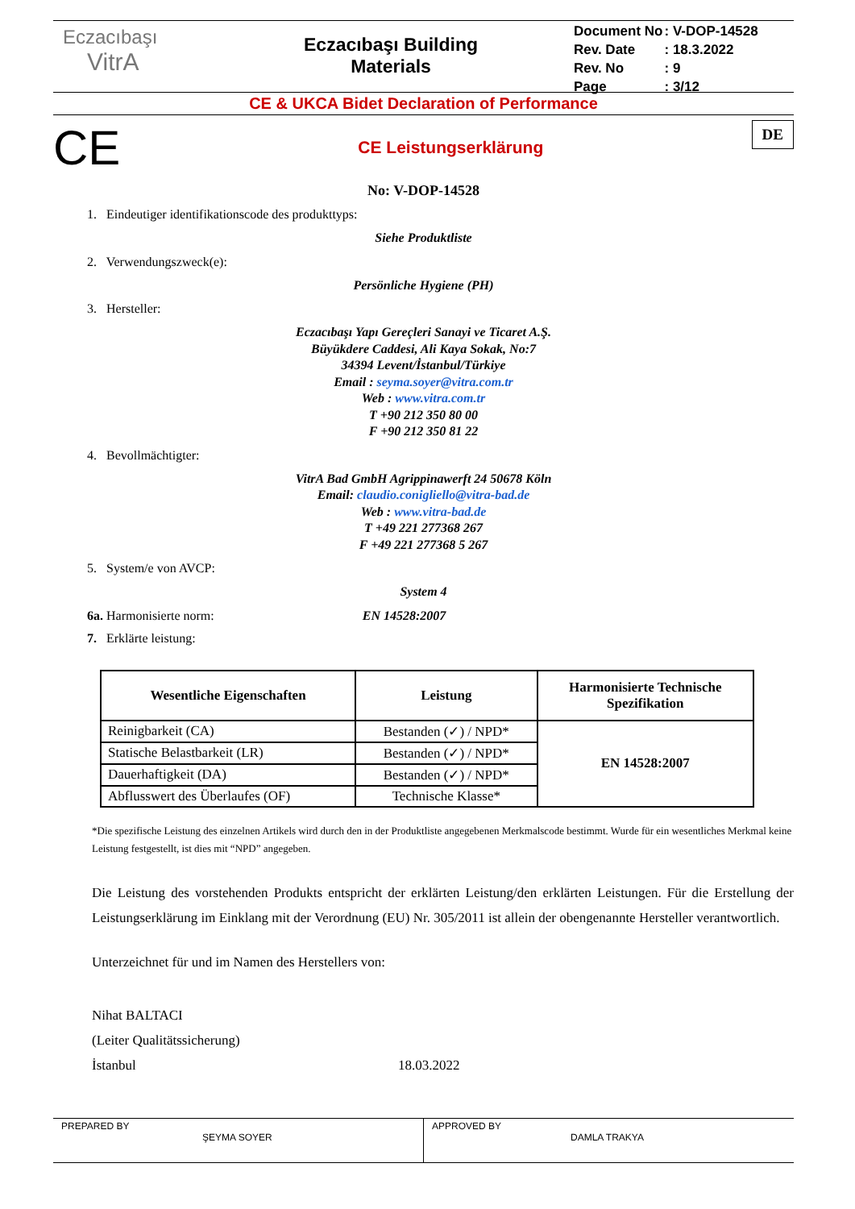Eczacıbaşı
VitrA
Eczacıbaşı Building
Materials
| Document No | : V-DOP-14528 |
| Rev. Date | : 18.3.2022 |
| Rev. No | : 9 |
| Page | : 3/12 |
CE & UKCA Bidet Declaration of Performance
CE
CE Leistungserklärung
DE
No: V-DOP-14528
1. Eindeutiger identifikationscode des produkttyps:
Siehe Produktliste
2. Verwendungszweck(e):
Persönliche Hygiene (PH)
3. Hersteller:
Eczacıbaşı Yapı Gereçleri Sanayi ve Ticaret A.Ş.
Büyükdere Caddesi, Ali Kaya Sokak, No:7
34394 Levent/İstanbul/Türkiye
Email : seyma.soyer@vitra.com.tr
Web : www.vitra.com.tr
T +90 212 350 80 00
F +90 212 350 81 22
4. Bevollmächtigter:
VitrA Bad GmbH Agrippinawerft 24 50678 Köln
Email: claudio.conigliello@vitra-bad.de
Web : www.vitra-bad.de
T +49 221 277368 267
F +49 221 277368 5 267
5. System/e von AVCP:
System 4
6a. Harmonisierte norm: EN 14528:2007
7. Erklärte leistung:
| Wesentliche Eigenschaften | Leistung | Harmonisierte Technische Spezifikation |
| --- | --- | --- |
| Reinigbarkeit (CA) | Bestanden (✓) / NPD* | EN 14528:2007 |
| Statische Belastbarkeit (LR) | Bestanden (✓) / NPD* | |
| Dauerhaftigkeit (DA) | Bestanden (✓) / NPD* | |
| Abflusswert des Überlaufes (OF) | Technische Klasse* | |
*Die spezifische Leistung des einzelnen Artikels wird durch den in der Produktliste angegebenen Merkmalscode bestimmt. Wurde für ein wesentliches Merkmal keine Leistung festgestellt, ist dies mit “NPD” angegeben.
Die Leistung des vorstehenden Produkts entspricht der erklärten Leistung/den erklärten Leistungen. Für die Erstellung der Leistungserklärung im Einklang mit der Verordnung (EU) Nr. 305/2011 ist allein der obengenannte Hersteller verantwortlich.
Unterzeichnet für und im Namen des Herstellers von:
Nihat BALTACI
(Leiter Qualitätssicherung)
İstanbul
18.03.2022
PREPARED BY
ŞEYMA SOYER
APPROVED BY
DAMLA TRAKYA